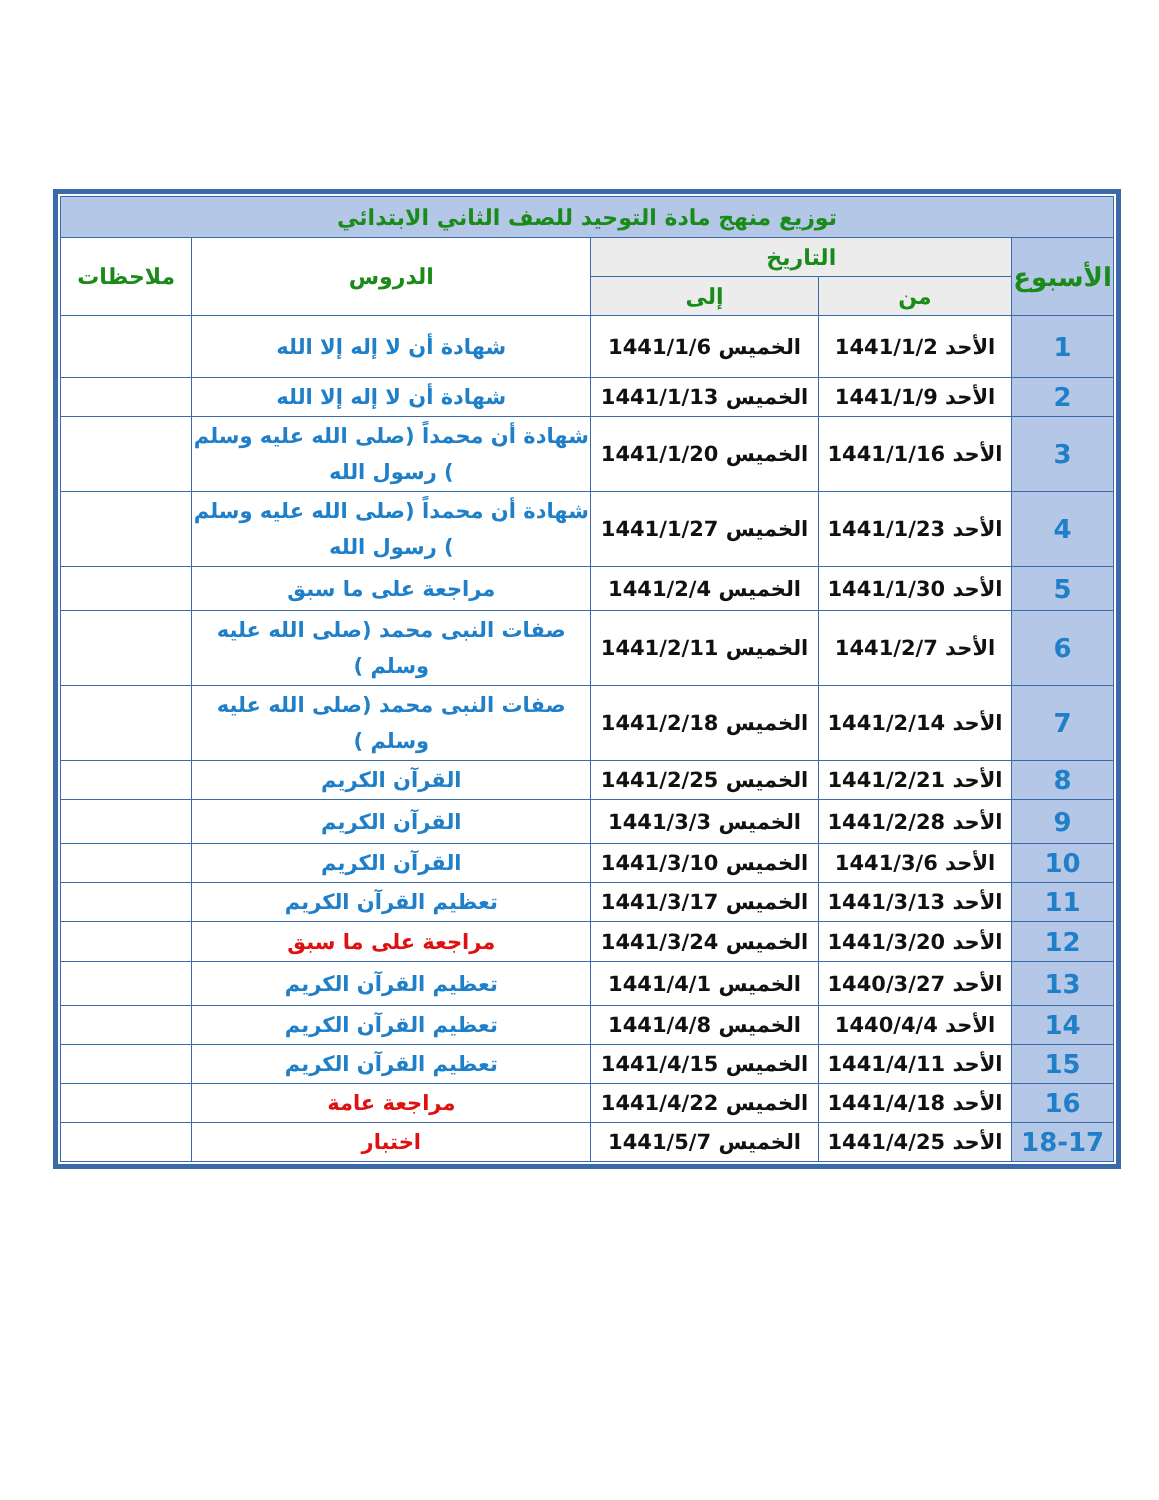| توزيع منهج مادة التوحيد للصف الثاني الابتدائي | | | | |
| --- | --- | --- | --- | --- |
| الأسبوع | التاريخ | | الدروس | ملاحظات |
| | من | إلى | | |
| 1 | الأحد 1441/1/2 | الخميس 1441/1/6 | شهادة أن لا إله إلا الله | |
| 2 | الأحد 1441/1/9 | الخميس 1441/1/13 | شهادة أن لا إله إلا الله | |
| 3 | الأحد 1441/1/16 | الخميس 1441/1/20 | شهادة أن محمداً (صلى الله عليه وسلم ) رسول الله | |
| 4 | الأحد 1441/1/23 | الخميس 1441/1/27 | شهادة أن محمداً (صلى الله عليه وسلم ) رسول الله | |
| 5 | الأحد 1441/1/30 | الخميس 1441/2/4 | مراجعة على ما سبق | |
| 6 | الأحد 1441/2/7 | الخميس 1441/2/11 | صفات النبى محمد (صلى الله عليه وسلم ) | |
| 7 | الأحد 1441/2/14 | الخميس 1441/2/18 | صفات النبى محمد (صلى الله عليه وسلم ) | |
| 8 | الأحد 1441/2/21 | الخميس 1441/2/25 | القرآن الكريم | |
| 9 | الأحد 1441/2/28 | الخميس 1441/3/3 | القرآن الكريم | |
| 10 | الأحد 1441/3/6 | الخميس 1441/3/10 | القرآن الكريم | |
| 11 | الأحد 1441/3/13 | الخميس 1441/3/17 | تعظيم القرآن الكريم | |
| 12 | الأحد 1441/3/20 | الخميس 1441/3/24 | مراجعة على ما سبق | |
| 13 | الأحد 1440/3/27 | الخميس 1441/4/1 | تعظيم القرآن الكريم | |
| 14 | الأحد 1440/4/4 | الخميس 1441/4/8 | تعظيم القرآن الكريم | |
| 15 | الأحد 1441/4/11 | الخميس 1441/4/15 | تعظيم القرآن الكريم | |
| 16 | الأحد 1441/4/18 | الخميس 1441/4/22 | مراجعة عامة | |
| 18-17 | الأحد 1441/4/25 | الخميس 1441/5/7 | اختبار | |